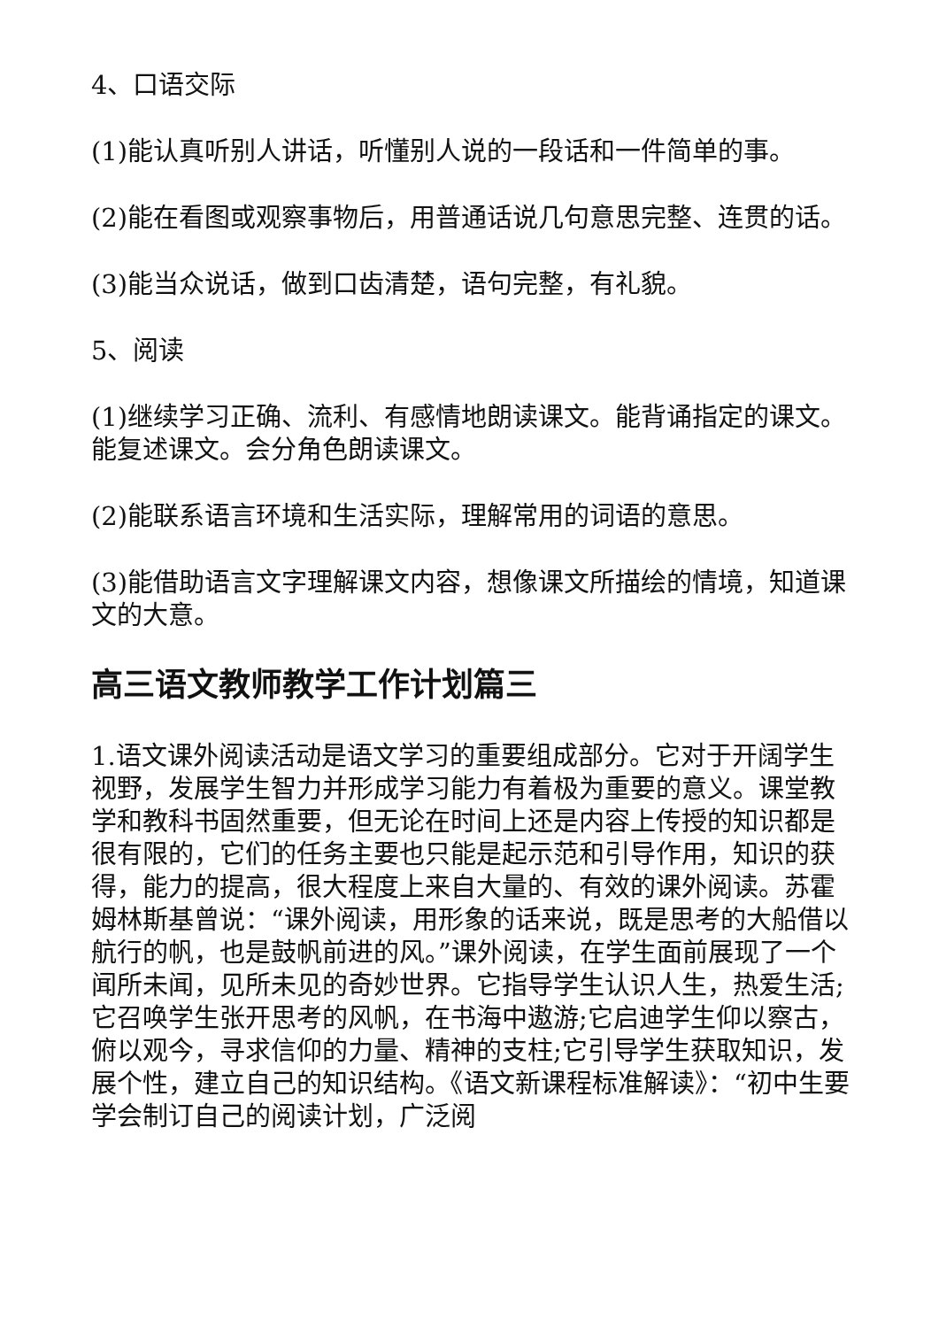4、口语交际
(1)能认真听别人讲话，听懂别人说的一段话和一件简单的事。
(2)能在看图或观察事物后，用普通话说几句意思完整、连贯的话。
(3)能当众说话，做到口齿清楚，语句完整，有礼貌。
5、阅读
(1)继续学习正确、流利、有感情地朗读课文。能背诵指定的课文。能复述课文。会分角色朗读课文。
(2)能联系语言环境和生活实际，理解常用的词语的意思。
(3)能借助语言文字理解课文内容，想像课文所描绘的情境，知道课文的大意。
高三语文教师教学工作计划篇三
1.语文课外阅读活动是语文学习的重要组成部分。它对于开阔学生视野，发展学生智力并形成学习能力有着极为重要的意义。课堂教学和教科书固然重要，但无论在时间上还是内容上传授的知识都是很有限的，它们的任务主要也只能是起示范和引导作用，知识的获得，能力的提高，很大程度上来自大量的、有效的课外阅读。苏霍姆林斯基曾说：“课外阅读，用形象的话来说，既是思考的大船借以航行的帆，也是鼓帆前进的风。”课外阅读，在学生面前展现了一个闻所未闻，见所未见的奇妙世界。它指导学生认识人生，热爱生活;它召唤学生张开思考的风帆，在书海中遨游;它启迪学生仰以察古，俯以观今，寻求信仰的力量、精神的支柱;它引导学生获取知识，发展个性，建立自己的知识结构。《语文新课程标准解读》：“初中生要学会制订自己的阅读计划，广泛阅